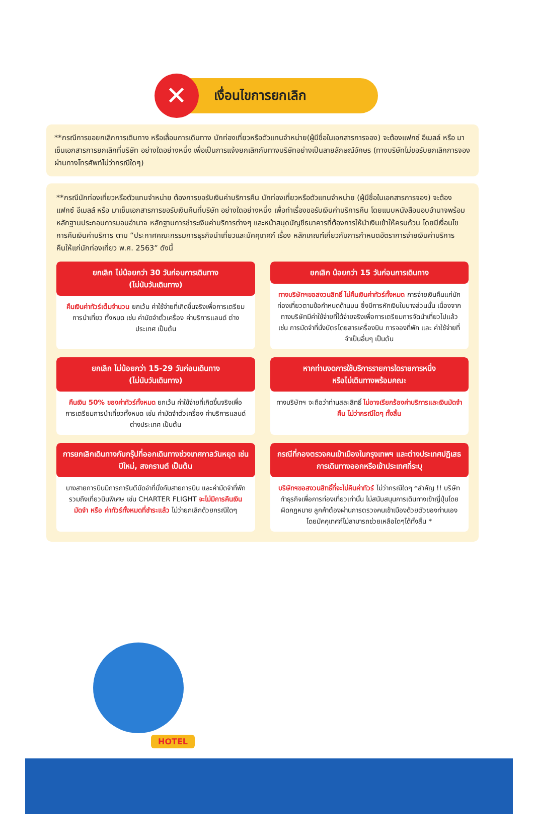✕
เงื่อนไขการยกเลิก
**กรณีการขอยกเลิกการเดินทาง หรือเลื่อนการเดินทาง นักท่องเที่ยวหรือตัวแทนจำหน่าย(ผู้มีชื่อในเอกสารการจอง) จะต้องแฟกซ์ อีเมลล์ หรือ มาเซ็นเอกสารการยกเลิกที่บริษัท อย่างใดอย่างหนึ่ง เพื่อเป็นการแจ้งยกเลิกกับทางบริษัทอย่างเป็นลายลักษณ์อักษร (ทางบริษัทไม่ขอรับยกเลิกการจอง ผ่านทางโทรศัพท์ไม่ว่ากรณีใดๆ)
**กรณีนักท่องเที่ยวหรือตัวแทนจำหน่าย ต้องการขอรับเงินค่าบริการคืน นักท่องเที่ยวหรือตัวแทนจำหน่าย (ผู้มีชื่อในเอกสารการจอง) จะต้องแฟกซ์ อีเมลล์ หรือ มาเซ็นเอกสารการขอรับเงินคืนที่บริษัท อย่างใดอย่างหนึ่ง เพื่อทำเรื่องขอรับเงินค่าบริการคืน โดยแนบหนังสือมอบอำนาจพร้อมหลักฐานประกอบการมอบอำนาจ หลักฐานการชำระเงินค่าบริการต่างๆ และหน้าสมุดบัญชีธนาคารที่ต้องการให้นำเงินเข้าให้ครบถ้วน โดยมีเงื่อนไขการคืนเงินค่าบริการ ตาม “ประกาศคณะกรรมการธุรกิจนำเที่ยวและมัคคุเทศก์ เรื่อง หลักเกณฑ์เกี่ยวกับการกำหนดอัตราการจ่ายเงินค่าบริการคืนให้แก่นักท่องเที่ยว พ.ศ. 2563” ดังนี้
ยกเลิก ไม่น้อยกว่า 30 วันก่อนการเดินทาง
(ไม่นับวันเดินทาง)
คืนเงินค่าทัวร์เต็มจำนวน ยกเว้น ค่าใช้จ่ายที่เกิดขึ้นจริงเพื่อการเตรียมการนำเที่ยว ทั้งหมด เช่น ค่ามัดจำตั๋วเครื่อง ค่าบริการแลนด์ ต่างประเทศ เป็นต้น
ยกเลิก น้อยกว่า 15 วันก่อนการเดินทาง
ทางบริษัทฯขอสงวนสิทธิ์ ไม่คืนเงินค่าทัวร์ทั้งหมด การจ่ายเงินคืนแก่นักท่องเที่ยวตามข้อกำหนดด้านบน ซึ่งมีการหักเงินในบางส่วนนั้น เนื่องจากทางบริษัทมีค่าใช้จ่ายที่ได้จ่ายจริงเพื่อการเตรียมการจัดนำเที่ยวไปแล้ว เช่น การมัดจำที่นั่งบัตรโดยสารเครื่องบิน การจองที่พัก และ ค่าใช้จ่ายที่จำเป็นอื่นๆ เป็นต้น
ยกเลิก ไม่น้อยกว่า 15-29 วันก่อนเดินทาง
(ไม่นับวันเดินทาง)
คืนเงิน 50% ของค่าทัวร์ทั้งหมด ยกเว้น ค่าใช้จ่ายที่เกิดขึ้นจริงเพื่อการเตรียมการนำเที่ยวทั้งหมด เช่น ค่ามัดจำตั๋วเครื่อง ค่าบริการแลนด์ ต่างประเทศ เป็นต้น
หากท่านงดการใช้บริการรายการใดรายการหนึ่ง
หรือไม่เดินทางพร้อมคณะ
ทางบริษัทฯ จะถือว่าท่านสละสิทธิ์ ไม่อาจเรียกร้องค่าบริการและเงินมัดจำคืน ไม่ว่ากรณีใดๆ ทั้งสิ้น
การยกเลิกเดินทางกับกรุ๊ปที่ออกเดินทางช่วงเทศกาลวันหยุด เช่น ปีใหม่, สงกรานต์ เป็นต้น
บางสายการบินมีการการันตีมัดจำที่นั่งกับสายการบิน และค่ามัดจำที่พัก รวมถึงเที่ยวบินพิเศษ เช่น CHARTER FLIGHT จะไม่มีการคืนเงินมัดจำ หรือ ค่าทัวร์ทั้งหมดที่ชำระแล้ว ไม่ว่ายกเลิกด้วยกรณีใดๆ
กรณีที่กองตรวจคนเข้าเมืองในกรุงเทพฯ และต่างประเทศปฏิเสธการเดินทางออกหรือเข้าประเทศที่ระบุ
บริษัทฯขอสงวนสิทธิ์ที่จะไม่คืนค่าทัวร์ ไม่ว่ากรณีใดๆ *สำคัญ !! บริษัททำธุรกิจเพื่อการท่องเที่ยวเท่านั้น ไม่สนับสนุนการเดินทางเข้าญี่ปุ่นโดยผิดกฎหมาย ลูกค้าต้องผ่านการตรวจคนเข้าเมืองด้วยตัวของท่านเอง โดยมัคคุเทศก์ไม่สามารถช่วยเหลือใดๆได้ทั้งสิ้น *
HOTEL